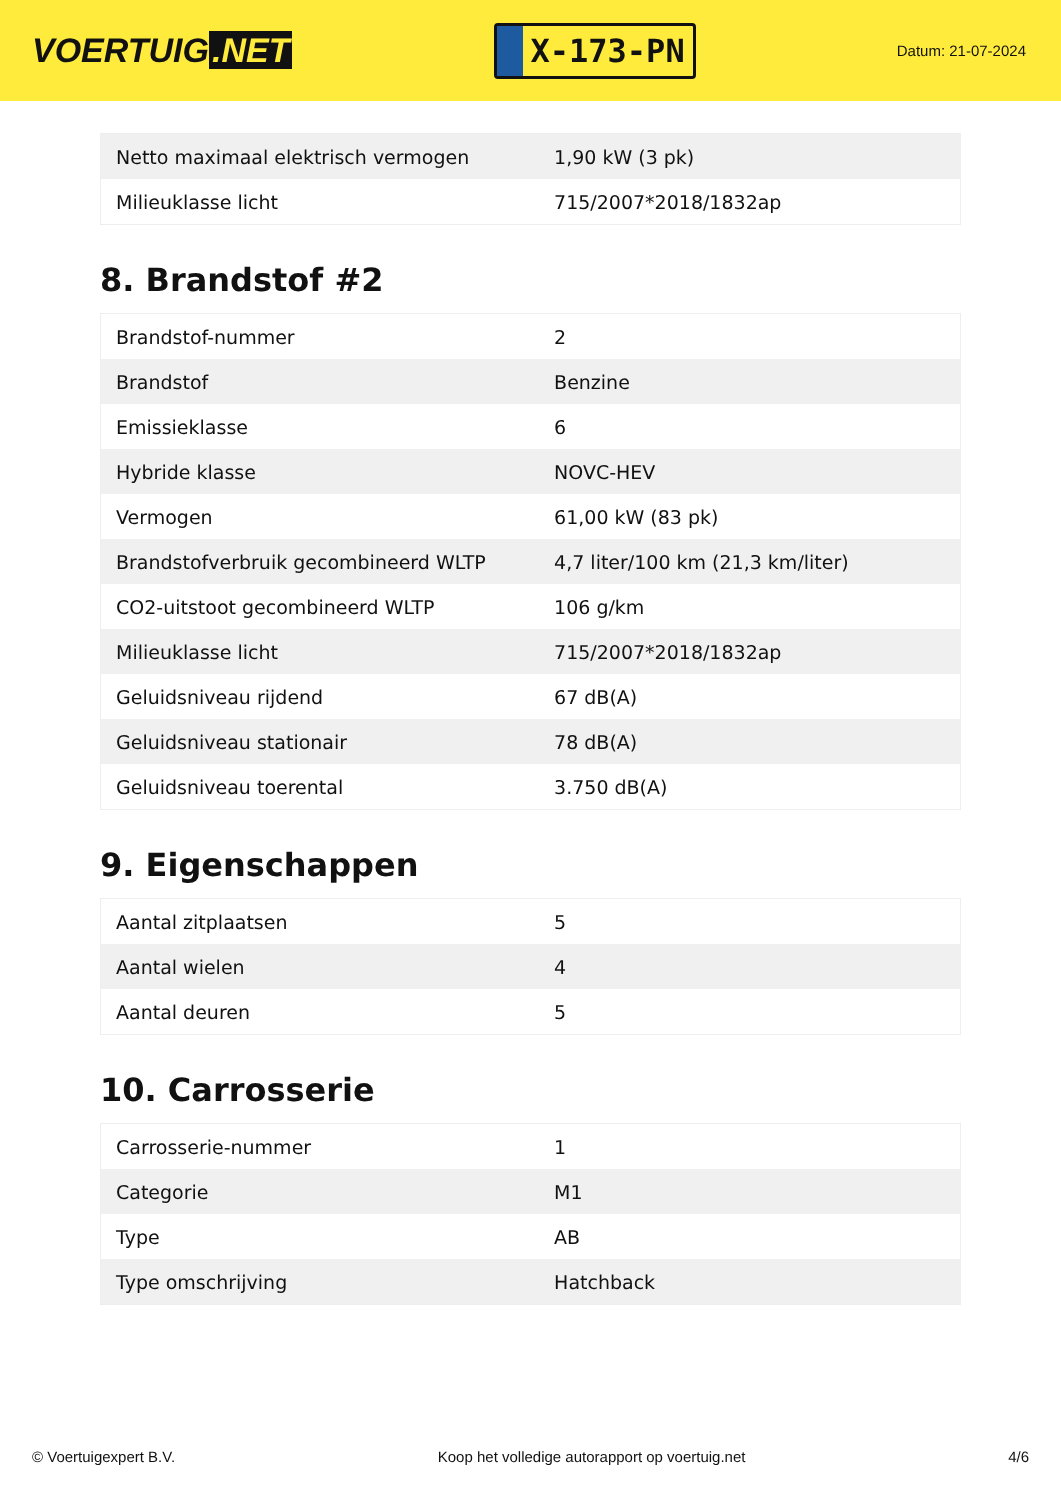VOERTUIG.NET
X-173-PN
Datum: 21-07-2024
| Netto maximaal elektrisch vermogen | 1,90 kW (3 pk) |
| Milieuklasse licht | 715/2007*2018/1832ap |
8. Brandstof #2
| Brandstof-nummer | 2 |
| Brandstof | Benzine |
| Emissieklasse | 6 |
| Hybride klasse | NOVC-HEV |
| Vermogen | 61,00 kW (83 pk) |
| Brandstofverbruik gecombineerd WLTP | 4,7 liter/100 km (21,3 km/liter) |
| CO2-uitstoot gecombineerd WLTP | 106 g/km |
| Milieuklasse licht | 715/2007*2018/1832ap |
| Geluidsniveau rijdend | 67 dB(A) |
| Geluidsniveau stationair | 78 dB(A) |
| Geluidsniveau toerental | 3.750 dB(A) |
9. Eigenschappen
| Aantal zitplaatsen | 5 |
| Aantal wielen | 4 |
| Aantal deuren | 5 |
10. Carrosserie
| Carrosserie-nummer | 1 |
| Categorie | M1 |
| Type | AB |
| Type omschrijving | Hatchback |
© Voertuigexpert B.V. Koop het volledige autorapport op voertuig.net 4/6